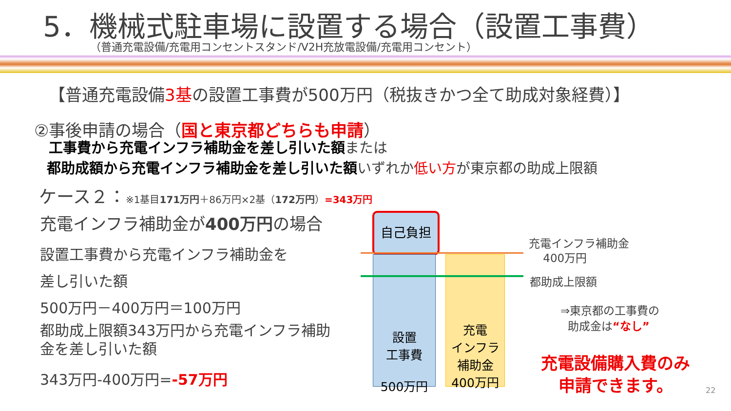5．機械式駐車場に設置する場合（設置工事費）
（普通充電設備/充電用コンセントスタンド/V2H充放電設備/充電用コンセント）
【普通充電設備3基の設置工事費が500万円（税抜きかつ全て助成対象経費）】
②事後申請の場合（国と東京都どちらも申請）
工事費から充電インフラ補助金を差し引いた額または
都助成額から充電インフラ補助金を差し引いた額いずれか低い方が東京都の助成上限額
ケース２：※1基目171万円＋86万円×2基（172万円）=343万円
充電インフラ補助金が400万円の場合
設置工事費から充電インフラ補助金を
差し引いた額
500万円－400万円＝100万円
都助成上限額343万円から充電インフラ補助
金を差し引いた額
343万円-400万円=-57万円
自己負担
設置
工事費
500万円
充電
インフラ
補助金
400万円
充電インフラ補助金
400万円
都助成上限額
⇒東京都の工事費の
助成金は“なし”
充電設備購入費のみ
申請できます。
22